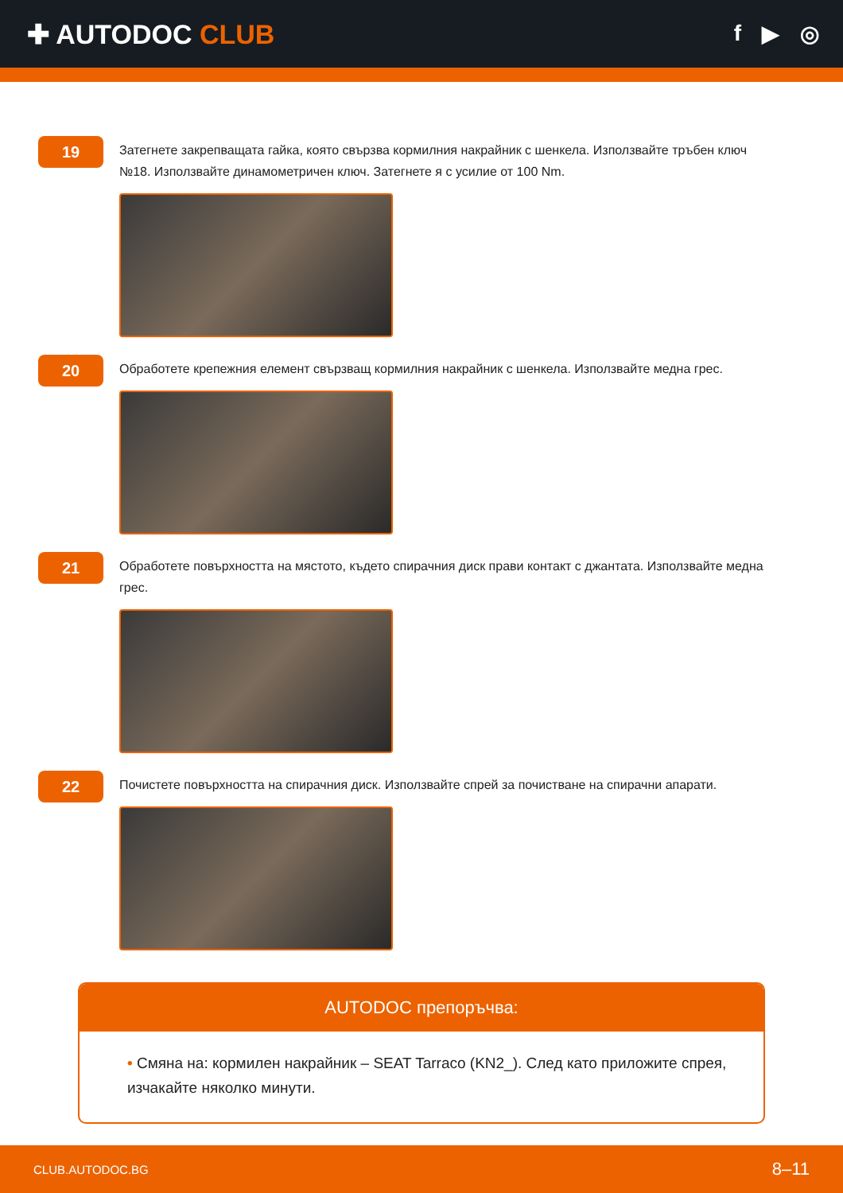✚ AUTODOC CLUB
f ▶ ◎
19
Затегнете закрепващата гайка, която свързва кормилния накрайник с шенкела. Използвайте тръбен ключ №18. Използвайте динамометричен ключ. Затегнете я с усилие от 100 Nm.
20
Обработете крепежния елемент свързващ кормилния накрайник с шенкела. Използвайте медна грес.
21
Обработете повърхността на мястото, където спирачния диск прави контакт с джантата. Използвайте медна грес.
22
Почистете повърхността на спирачния диск. Използвайте спрей за почистване на спирачни апарати.
AUTODOC препоръчва:
• Смяна на: кормилен накрайник – SEAT Tarraco (KN2_). След като приложите спрея, изчакайте няколко минути.
CLUB.AUTODOC.BG 8–11